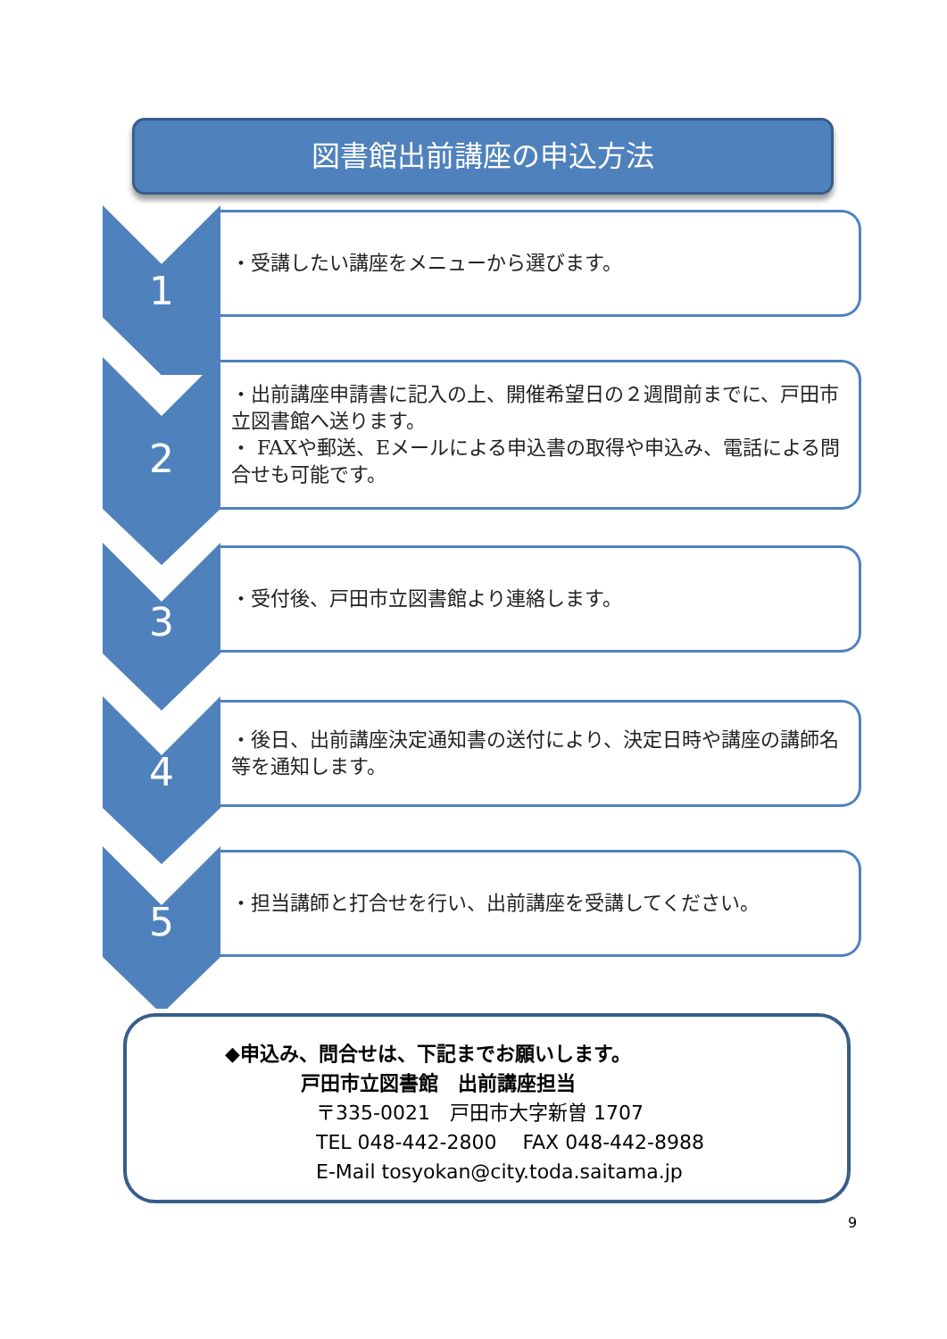図書館出前講座の申込方法
1
・受講したい講座をメニューから選びます。
2
・出前講座申請書に記入の上、開催希望日の２週間前までに、戸田市立図書館へ送ります。
・ FAXや郵送、Eメールによる申込書の取得や申込み、電話による問合せも可能です。
3
・受付後、戸田市立図書館より連絡します。
4
・後日、出前講座決定通知書の送付により、決定日時や講座の講師名等を通知します。
5
・担当講師と打合せを行い、出前講座を受講してください。
◆申込み、問合せは、下記までお願いします。
戸田市立図書館　出前講座担当
〒335-0021　戸田市大字新曽 1707
TEL 048-442-2800　 FAX 048-442-8988
E-Mail tosyokan@city.toda.saitama.jp
9